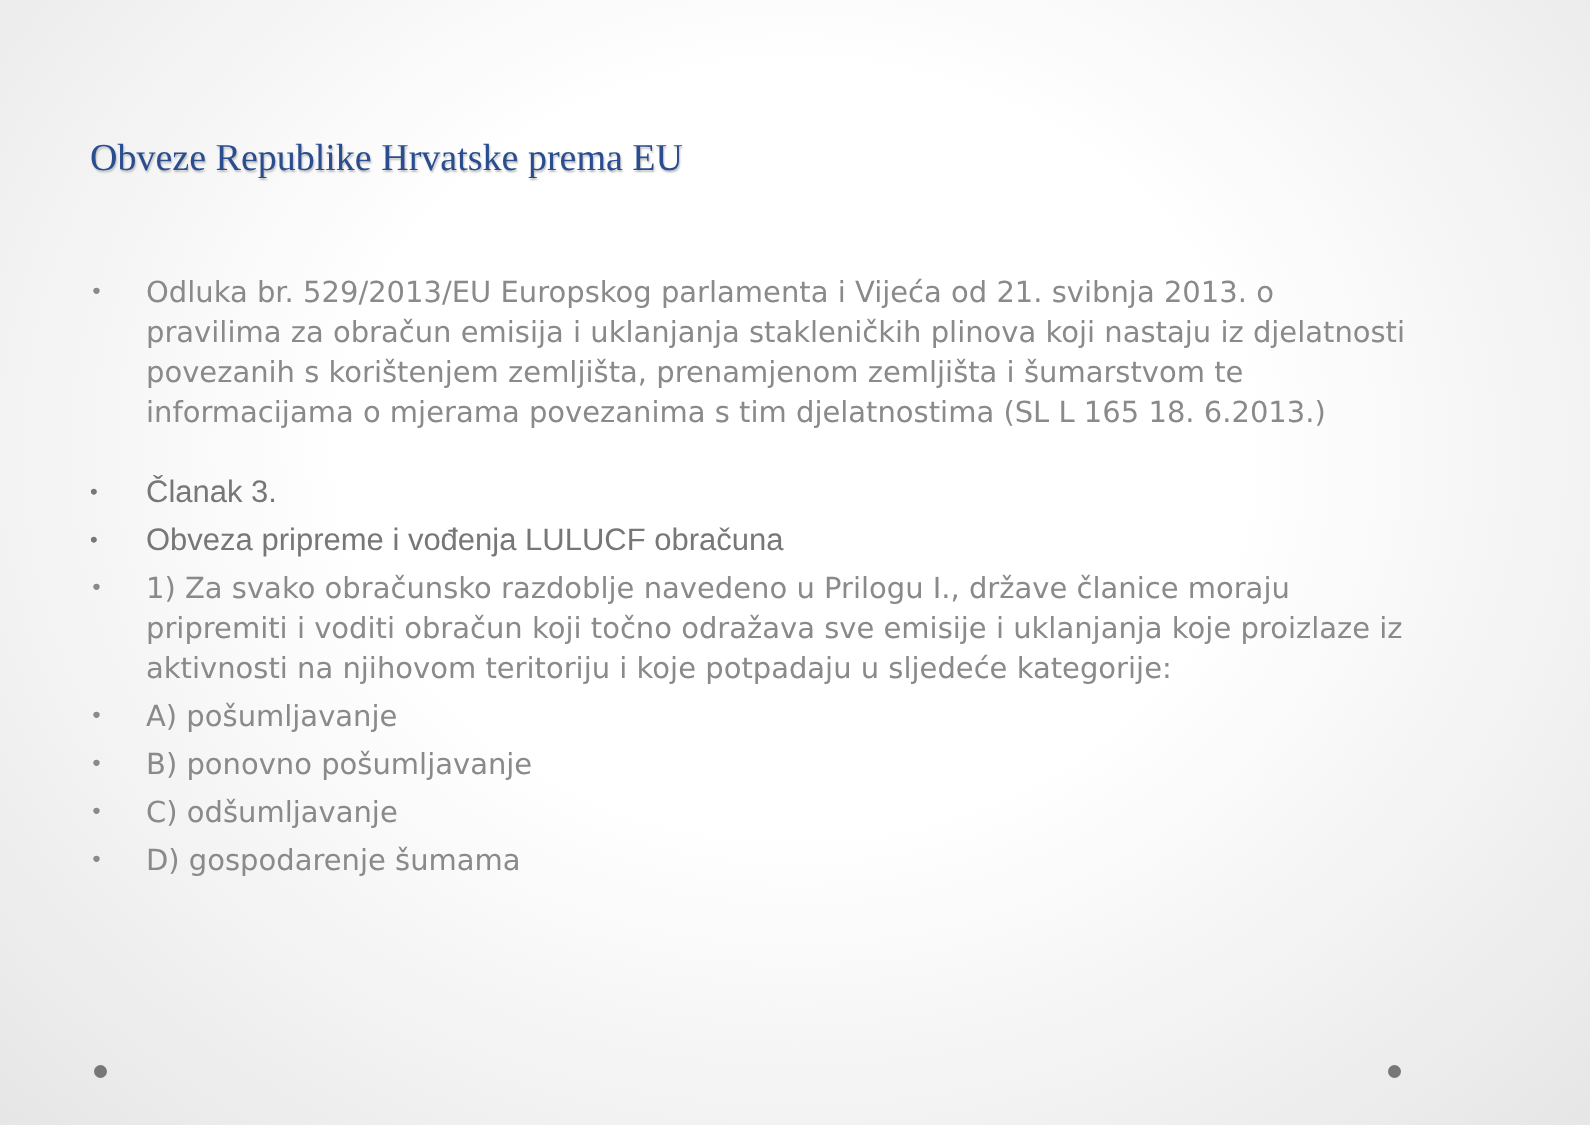Obveze Republike Hrvatske prema EU
• Odluka br. 529/2013/EU Europskog parlamenta i Vijeća od 21. svibnja 2013. o pravilima za obračun emisija i uklanjanja stakleničkih plinova koji nastaju iz djelatnosti povezanih s korištenjem zemljišta, prenamjenom zemljišta i šumarstvom te informacijama o mjerama povezanima s tim djelatnostima (SL L 165 18. 6.2013.)
• Članak 3.
• Obveza pripreme i vođenja LULUCF obračuna
• 1) Za svako obračunsko razdoblje navedeno u Prilogu I., države članice moraju pripremiti i voditi obračun koji točno odražava sve emisije i uklanjanja koje proizlaze iz aktivnosti na njihovom teritoriju i koje potpadaju u sljedeće kategorije:
• A) pošumljavanje
• B) ponovno pošumljavanje
• C) odšumljavanje
• D) gospodarenje šumama